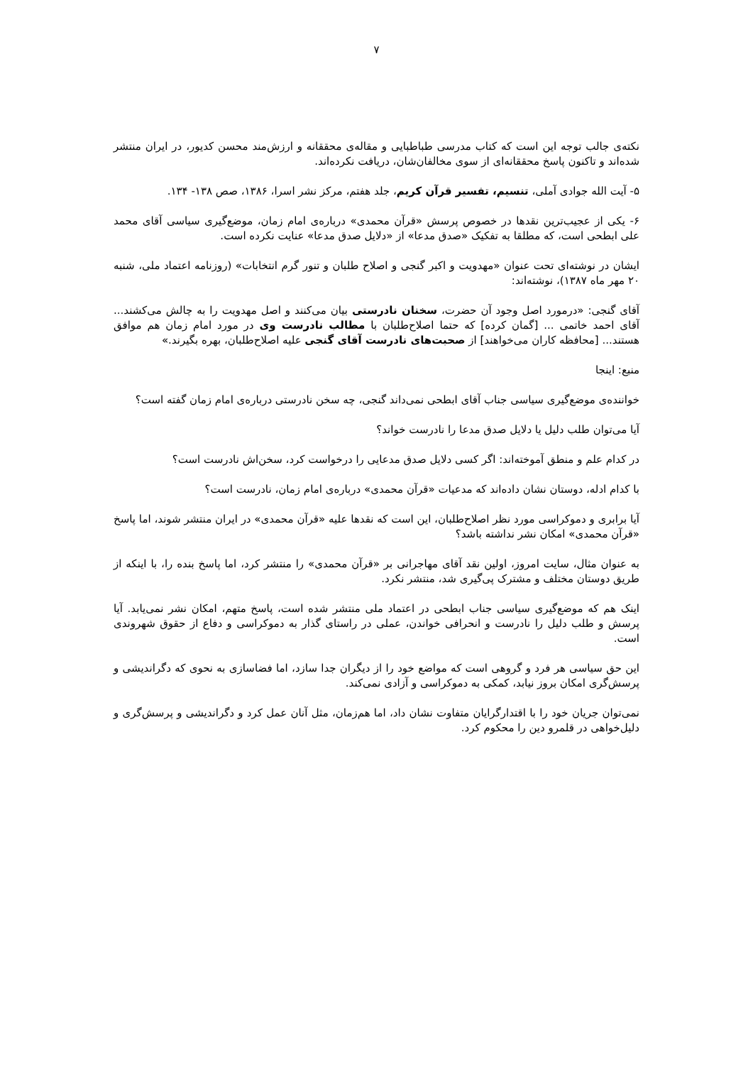۷
نکته‌ی جالب توجه این است که کتاب مدرسی طباطبایی و مقاله‌ی محققانه و ارزش‌مند محسن کدیور، در ایران منتشر شده‌اند و تاکنون پاسخ محققانه‌ای از سوی مخالفان‌شان، دریافت نکرده‌اند.
۵- آیت الله جوادی آملی، تنسیم، تفسیر قرآن کریم، جلد هفتم، مرکز نشر اسرا، ۱۳۸۶، صص ۱۳۸- ۱۳۴.
۶- یکی از عجیب‌ترین نقدها در خصوص پرسش «قرآن محمدی» درباره‌ی امام زمان، موضع‌گیری سیاسی آقای محمد علی ابطحی است، که مطلقا به تفکیک «صدق مدعا» از «دلایل صدق مدعا» عنایت نکرده است.
ایشان در نوشته‌ای تحت عنوان «مهدویت و اکبر گنجی و اصلاح طلبان و تنور گرم انتخابات» (روزنامه اعتماد ملی، شنبه ۲۰ مهر ماه ۱۳۸۷)، نوشته‌اند:
آقای گنجی: «درمورد اصل وجود آن حضرت، سخنان نادرستی بیان می‌کنند و اصل مهدویت را به چالش می‌کشند... آقای احمد خاتمی ... [گمان کرده] که حتما اصلاح‌طلبان با مطالب نادرست وی در مورد امام زمان هم موافق هستند... [محافظه کاران می‌خواهند] از صحبت‌های نادرست آقای گنجی علیه اصلاح‌طلبان، بهره بگیرند.»
منبع: اینجا
خواننده‌ی موضع‌گیری سیاسی جناب آقای ابطحی نمی‌داند گنجی، چه سخن نادرستی درباره‌ی امام زمان گفته است؟
آیا می‌توان طلب دلیل یا دلایل صدق مدعا را نادرست خواند؟
در کدام علم و منطق آموخته‌اند: اگر کسی دلایل صدق مدعایی را درخواست کرد، سخن‌اش نادرست است؟
با کدام ادله، دوستان نشان داده‌اند که مدعیات «قرآن محمدی» درباره‌ی امام زمان، نادرست است؟
آیا برابری و دموکراسی مورد نظر اصلاح‌طلبان، این است که نقدها علیه «قرآن محمدی» در ایران منتشر شوند، اما پاسخ «قرآن محمدی» امکان نشر نداشته باشد؟
به عنوان مثال، سایت امروز، اولین نقد آقای مهاجرانی بر «قرآن محمدی» را منتشر کرد، اما پاسخ بنده را، با اینکه از طریق دوستان مختلف و مشترک پی‌گیری شد، منتشر نکرد.
اینک هم که موضع‌گیری سیاسی جناب ابطحی در اعتماد ملی منتشر شده است، پاسخ متهم، امکان نشر نمی‌یابد. آیا پرسش و طلب دلیل را نادرست و انحرافی خواندن، عملی در راستای گذار به دموکراسی و دفاع از حقوق شهروندی است.
این حق سیاسی هر فرد و گروهی است که مواضع خود را از دیگران جدا سازد، اما فضاسازی به نحوی که دگراندیشی و پرسش‌گری امکان بروز نیابد، کمکی به دموکراسی و آزادی نمی‌کند.
نمی‌توان جریان خود را با اقتدارگرایان متفاوت نشان داد، اما هم‌زمان، مثل آنان عمل کرد و دگراندیشی و پرسش‌گری و دلیل‌خواهی در قلمرو دین را محکوم کرد.